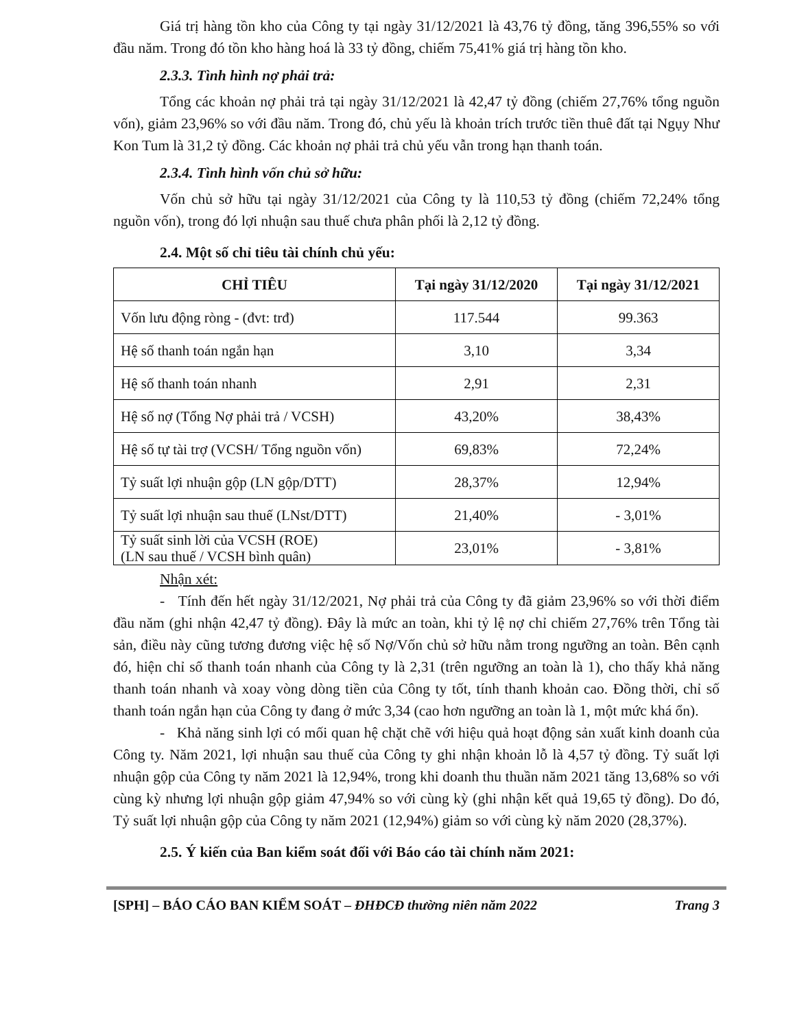Giá trị hàng tồn kho của Công ty tại ngày 31/12/2021 là 43,76 tỷ đồng, tăng 396,55% so với đầu năm. Trong đó tồn kho hàng hoá là 33 tỷ đồng, chiếm 75,41% giá trị hàng tồn kho.
2.3.3. Tình hình nợ phải trả:
Tổng các khoản nợ phải trả tại ngày 31/12/2021 là 42,47 tỷ đồng (chiếm 27,76% tổng nguồn vốn), giảm 23,96% so với đầu năm. Trong đó, chủ yếu là khoản trích trước tiền thuê đất tại Ngụy Như Kon Tum là 31,2 tỷ đồng. Các khoản nợ phải trả chủ yếu vẫn trong hạn thanh toán.
2.3.4. Tình hình vốn chủ sở hữu:
Vốn chủ sở hữu tại ngày 31/12/2021 của Công ty là 110,53 tỷ đồng (chiếm 72,24% tổng nguồn vốn), trong đó lợi nhuận sau thuế chưa phân phối là 2,12 tỷ đồng.
2.4. Một số chỉ tiêu tài chính chủ yếu:
| CHỈ TIÊU | Tại ngày 31/12/2020 | Tại ngày 31/12/2021 |
| --- | --- | --- |
| Vốn lưu động ròng - (đvt: trđ) | 117.544 | 99.363 |
| Hệ số thanh toán ngắn hạn | 3,10 | 3,34 |
| Hệ số thanh toán nhanh | 2,91 | 2,31 |
| Hệ số nợ (Tổng Nợ phải trả / VCSH) | 43,20% | 38,43% |
| Hệ số tự tài trợ (VCSH/ Tổng nguồn vốn) | 69,83% | 72,24% |
| Tỷ suất lợi nhuận gộp (LN gộp/DTT) | 28,37% | 12,94% |
| Tỷ suất lợi nhuận sau thuế (LNst/DTT) | 21,40% | - 3,01% |
| Tỷ suất sinh lời của VCSH (ROE) (LN sau thuế / VCSH bình quân) | 23,01% | - 3,81% |
Nhận xét:
- Tính đến hết ngày 31/12/2021, Nợ phải trả của Công ty đã giảm 23,96% so với thời điểm đầu năm (ghi nhận 42,47 tỷ đồng). Đây là mức an toàn, khi tỷ lệ nợ chỉ chiếm 27,76% trên Tổng tài sản, điều này cũng tương đương việc hệ số Nợ/Vốn chủ sở hữu nằm trong ngưỡng an toàn. Bên cạnh đó, hiện chỉ số thanh toán nhanh của Công ty là 2,31 (trên ngưỡng an toàn là 1), cho thấy khả năng thanh toán nhanh và xoay vòng dòng tiền của Công ty tốt, tính thanh khoản cao. Đồng thời, chỉ số thanh toán ngắn hạn của Công ty đang ở mức 3,34 (cao hơn ngưỡng an toàn là 1, một mức khá ổn).
- Khả năng sinh lợi có mối quan hệ chặt chẽ với hiệu quả hoạt động sản xuất kinh doanh của Công ty. Năm 2021, lợi nhuận sau thuế của Công ty ghi nhận khoản lỗ là 4,57 tỷ đồng. Tỷ suất lợi nhuận gộp của Công ty năm 2021 là 12,94%, trong khi doanh thu thuần năm 2021 tăng 13,68% so với cùng kỳ nhưng lợi nhuận gộp giảm 47,94% so với cùng kỳ (ghi nhận kết quả 19,65 tỷ đồng). Do đó, Tỷ suất lợi nhuận gộp của Công ty năm 2021 (12,94%) giảm so với cùng kỳ năm 2020 (28,37%).
2.5. Ý kiến của Ban kiểm soát đối với Báo cáo tài chính năm 2021:
[SPH] – BÁO CÁO BAN KIỂM SOÁT – ĐHĐCĐ thường niên năm 2022 Trang 3